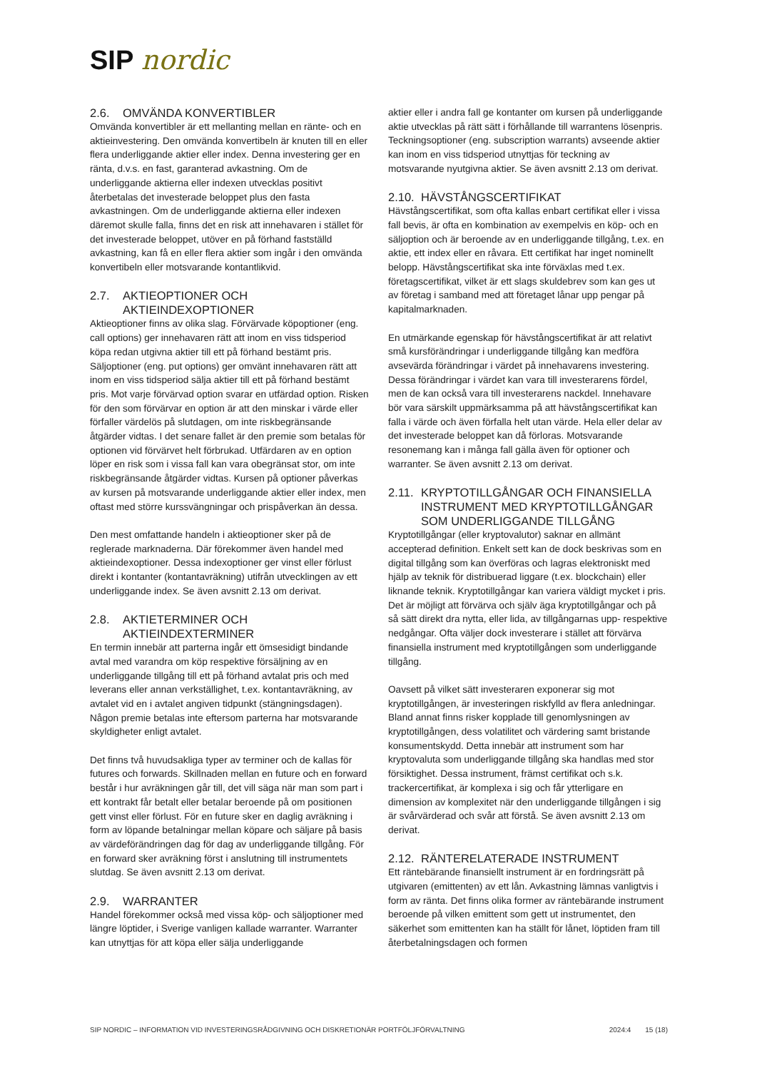SIP nordic
2.6. OMVÄNDA KONVERTIBLER
Omvända konvertibler är ett mellanting mellan en ränte- och en aktieinvestering. Den omvända konvertibeln är knuten till en eller flera underliggande aktier eller index. Denna investering ger en ränta, d.v.s. en fast, garanterad avkastning. Om de underliggande aktierna eller indexen utvecklas positivt återbetalas det investerade beloppet plus den fasta avkastningen. Om de underliggande aktierna eller indexen däremot skulle falla, finns det en risk att innehavaren i stället för det investerade beloppet, utöver en på förhand fastställd avkastning, kan få en eller flera aktier som ingår i den omvända konvertibeln eller motsvarande kontantlikvid.
2.7. AKTIEOPTIONER OCH
AKTIEINDEXOPTIONER
Aktieoptioner finns av olika slag. Förvärvade köpoptioner (eng. call options) ger innehavaren rätt att inom en viss tidsperiod köpa redan utgivna aktier till ett på förhand bestämt pris. Säljoptioner (eng. put options) ger omvänt innehavaren rätt att inom en viss tidsperiod sälja aktier till ett på förhand bestämt pris. Mot varje förvärvad option svarar en utfärdad option. Risken för den som förvärvar en option är att den minskar i värde eller förfaller värdelös på slutdagen, om inte riskbegränsande åtgärder vidtas. I det senare fallet är den premie som betalas för optionen vid förvärvet helt förbrukad. Utfärdaren av en option löper en risk som i vissa fall kan vara obegränsat stor, om inte riskbegränsande åtgärder vidtas. Kursen på optioner påverkas av kursen på motsvarande underliggande aktier eller index, men oftast med större kurssvängningar och prispåverkan än dessa.
Den mest omfattande handeln i aktieoptioner sker på de reglerade marknaderna. Där förekommer även handel med aktieindexoptioner. Dessa indexoptioner ger vinst eller förlust direkt i kontanter (kontantavräkning) utifrån utvecklingen av ett underliggande index. Se även avsnitt 2.13 om derivat.
2.8. AKTIETERMINER OCH
AKTIEINDEXTERMINER
En termin innebär att parterna ingår ett ömsesidigt bindande avtal med varandra om köp respektive försäljning av en underliggande tillgång till ett på förhand avtalat pris och med leverans eller annan verkställighet, t.ex. kontantavräkning, av avtalet vid en i avtalet angiven tidpunkt (stängningsdagen). Någon premie betalas inte eftersom parterna har motsvarande skyldigheter enligt avtalet.
Det finns två huvudsakliga typer av terminer och de kallas för futures och forwards. Skillnaden mellan en future och en forward består i hur avräkningen går till, det vill säga när man som part i ett kontrakt får betalt eller betalar beroende på om positionen gett vinst eller förlust. För en future sker en daglig avräkning i form av löpande betalningar mellan köpare och säljare på basis av värdeförändringen dag för dag av underliggande tillgång. För en forward sker avräkning först i anslutning till instrumentets slutdag. Se även avsnitt 2.13 om derivat.
2.9. WARRANTER
Handel förekommer också med vissa köp- och säljoptioner med längre löptider, i Sverige vanligen kallade warranter. Warranter kan utnyttjas för att köpa eller sälja underliggande
aktier eller i andra fall ge kontanter om kursen på underliggande aktie utvecklas på rätt sätt i förhållande till warrantens lösenpris. Teckningsoptioner (eng. subscription warrants) avseende aktier kan inom en viss tidsperiod utnyttjas för teckning av motsvarande nyutgivna aktier. Se även avsnitt 2.13 om derivat.
2.10. HÄVSTÅNGSCERTIFIKAT
Hävstångscertifikat, som ofta kallas enbart certifikat eller i vissa fall bevis, är ofta en kombination av exempelvis en köp- och en säljoption och är beroende av en underliggande tillgång, t.ex. en aktie, ett index eller en råvara. Ett certifikat har inget nominellt belopp. Hävstångscertifikat ska inte förväxlas med t.ex. företagscertifikat, vilket är ett slags skuldebrev som kan ges ut av företag i samband med att företaget lånar upp pengar på kapitalmarknaden.
En utmärkande egenskap för hävstångscertifikat är att relativt små kursförändringar i underliggande tillgång kan medföra avsevärda förändringar i värdet på innehavarens investering. Dessa förändringar i värdet kan vara till investerarens fördel, men de kan också vara till investerarens nackdel. Innehavare bör vara särskilt uppmärksamma på att hävstångscertifikat kan falla i värde och även förfalla helt utan värde. Hela eller delar av det investerade beloppet kan då förloras. Motsvarande resonemang kan i många fall gälla även för optioner och warranter. Se även avsnitt 2.13 om derivat.
2.11. KRYPTOTILLGÅNGAR OCH FINANSIELLA INSTRUMENT MED KRYPTOTILLGÅNGAR SOM UNDERLIGGANDE TILLGÅNG
Kryptotillgångar (eller kryptovalutor) saknar en allmänt accepterad definition. Enkelt sett kan de dock beskrivas som en digital tillgång som kan överföras och lagras elektroniskt med hjälp av teknik för distribuerad liggare (t.ex. blockchain) eller liknande teknik. Kryptotillgångar kan variera väldigt mycket i pris. Det är möjligt att förvärva och själv äga kryptotillgångar och på så sätt direkt dra nytta, eller lida, av tillgångarnas upp- respektive nedgångar. Ofta väljer dock investerare i stället att förvärva finansiella instrument med kryptotillgången som underliggande tillgång.
Oavsett på vilket sätt investeraren exponerar sig mot kryptotillgången, är investeringen riskfylld av flera anledningar. Bland annat finns risker kopplade till genomlysningen av kryptotillgången, dess volatilitet och värdering samt bristande konsumentskydd. Detta innebär att instrument som har kryptovaluta som underliggande tillgång ska handlas med stor försiktighet. Dessa instrument, främst certifikat och s.k. trackercertifikat, är komplexa i sig och får ytterligare en dimension av komplexitet när den underliggande tillgången i sig är svårvärderad och svår att förstå. Se även avsnitt 2.13 om derivat.
2.12. RÄNTERELATERADE INSTRUMENT
Ett räntebärande finansiellt instrument är en fordringsrätt på utgivaren (emittenten) av ett lån. Avkastning lämnas vanligtvis i form av ränta. Det finns olika former av räntebärande instrument beroende på vilken emittent som gett ut instrumentet, den säkerhet som emittenten kan ha ställt för lånet, löptiden fram till återbetalningsdagen och formen
SIP NORDIC – INFORMATION VID INVESTERINGSRÅDGIVNING OCH DISKRETIONÄR PORTFÖLJFÖRVALTNING 2024:4 15 (18)